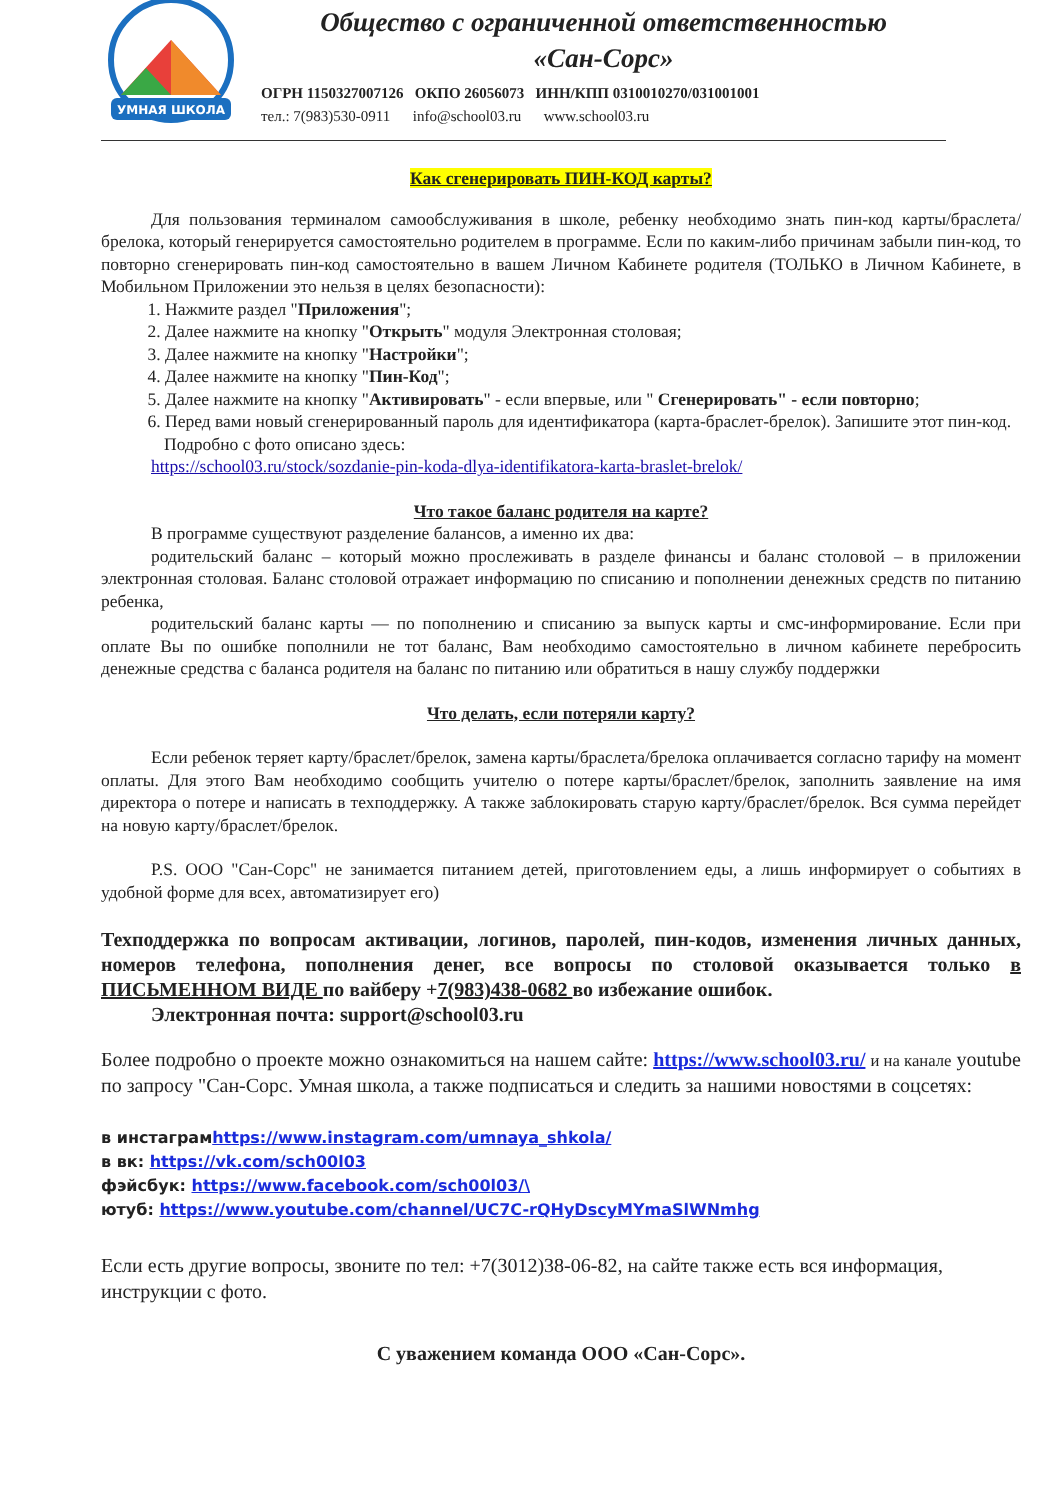УМНАЯ ШКОЛА
Общество с ограниченной ответственностью
«Сан-Сорс»
ОГРН 1150327007126 ОКПО 26056073 ИНН/КПП 0310010270/031001001 тел.: 7(983)530-0911 info@school03.ru www.school03.ru
Как сгенерировать ПИН-КОД карты?
Для пользования терминалом самообслуживания в школе, ребенку необходимо знать пин-код карты/браслета/брелока, который генерируется самостоятельно родителем в программе. Если по каким-либо причинам забыли пин-код, то повторно сгенерировать пин-код самостоятельно в вашем Личном Кабинете родителя (ТОЛЬКО в Личном Кабинете, в Мобильном Приложении это нельзя в целях безопасности):
1. Нажмите раздел "Приложения";
2. Далее нажмите на кнопку "Открыть" модуля Электронная столовая;
3. Далее нажмите на кнопку "Настройки";
4. Далее нажмите на кнопку "Пин-Код";
5. Далее нажмите на кнопку "Активировать" - если впервые, или " Сгенерировать" - если повторно;
6. Перед вами новый сгенерированный пароль для идентификатора (карта-браслет-брелок). Запишите этот пин-код.
Подробно с фото описано здесь:
https://school03.ru/stock/sozdanie-pin-koda-dlya-identifikatora-karta-braslet-brelok/
Что такое баланс родителя на карте?
В программе существуют разделение балансов, а именно их два:
родительский баланс – который можно прослеживать в разделе финансы и баланс столовой – в приложении электронная столовая. Баланс столовой отражает информацию по списанию и пополнении денежных средств по питанию ребенка,
родительский баланс карты — по пополнению и списанию за выпуск карты и смс-информирование. Если при оплате Вы по ошибке пополнили не тот баланс, Вам необходимо самостоятельно в личном кабинете перебросить денежные средства с баланса родителя на баланс по питанию или обратиться в нашу службу поддержки
Что делать, если потеряли карту?
Если ребенок теряет карту/браслет/брелок, замена карты/браслета/брелока оплачивается согласно тарифу на момент оплаты. Для этого Вам необходимо сообщить учителю о потере карты/браслет/брелок, заполнить заявление на имя директора о потере и написать в техподдержку. А также заблокировать старую карту/браслет/брелок. Вся сумма перейдет на новую карту/браслет/брелок.
P.S. ООО "Сан-Сорс" не занимается питанием детей, приготовлением еды, а лишь информирует о событиях в удобной форме для всех, автоматизирует его)
Техподдержка по вопросам активации, логинов, паролей, пин-кодов, изменения личных данных, номеров телефона, пополнения денег, все вопросы по столовой оказывается только в ПИСЬМЕННОМ ВИДЕ по вайберу +7(983)438-0682 во избежание ошибок.
Электронная почта: support@school03.ru
Более подробно о проекте можно ознакомиться на нашем сайте: https://www.school03.ru/ и на канале youtube по запросу "Сан-Сорс. Умная школа, а также подписаться и следить за нашими новостями в соцсетях:
в инстаграмhttps://www.instagram.com/umnaya_shkola/
в вк: https://vk.com/sch00l03
фэйсбук: https://www.facebook.com/sch00l03/\
ютуб: https://www.youtube.com/channel/UC7C-rQHyDscyMYmaSlWNmhg
Если есть другие вопросы, звоните по тел: +7(3012)38-06-82, на сайте также есть вся информация, инструкции с фото.
С уважением команда ООО «Сан-Сорс».